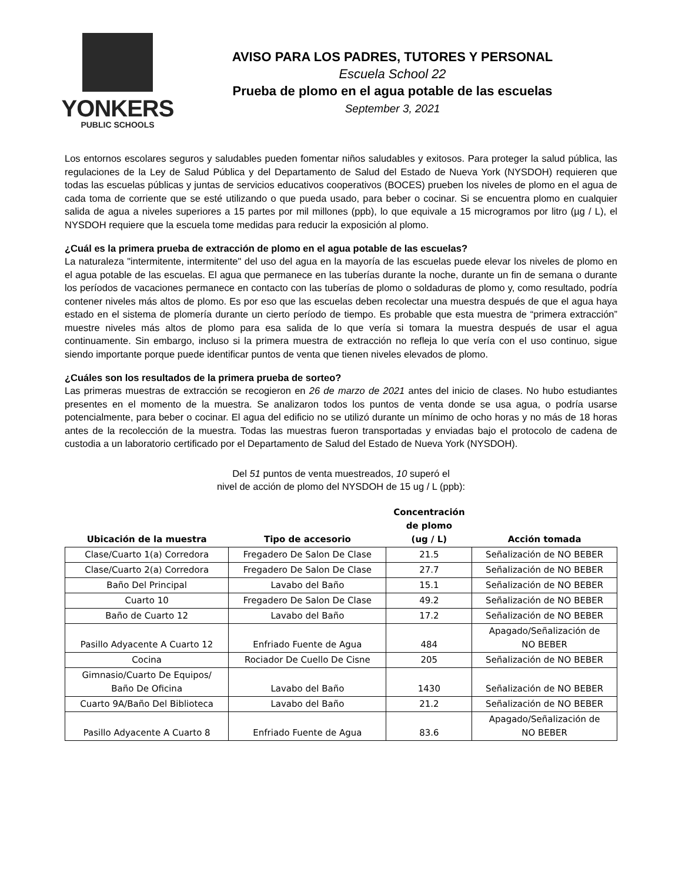YONKERS
PUBLIC SCHOOLS
AVISO PARA LOS PADRES, TUTORES Y PERSONAL
Escuela School 22
Prueba de plomo en el agua potable de las escuelas
September 3, 2021
Los entornos escolares seguros y saludables pueden fomentar niños saludables y exitosos. Para proteger la salud pública, las regulaciones de la Ley de Salud Pública y del Departamento de Salud del Estado de Nueva York (NYSDOH) requieren que todas las escuelas públicas y juntas de servicios educativos cooperativos (BOCES) prueben los niveles de plomo en el agua de cada toma de corriente que se esté utilizando o que pueda usado, para beber o cocinar. Si se encuentra plomo en cualquier salida de agua a niveles superiores a 15 partes por mil millones (ppb), lo que equivale a 15 microgramos por litro (µg / L), el NYSDOH requiere que la escuela tome medidas para reducir la exposición al plomo.
¿Cuál es la primera prueba de extracción de plomo en el agua potable de las escuelas?
La naturaleza "intermitente, intermitente" del uso del agua en la mayoría de las escuelas puede elevar los niveles de plomo en el agua potable de las escuelas. El agua que permanece en las tuberías durante la noche, durante un fin de semana o durante los períodos de vacaciones permanece en contacto con las tuberías de plomo o soldaduras de plomo y, como resultado, podría contener niveles más altos de plomo. Es por eso que las escuelas deben recolectar una muestra después de que el agua haya estado en el sistema de plomería durante un cierto período de tiempo. Es probable que esta muestra de “primera extracción” muestre niveles más altos de plomo para esa salida de lo que vería si tomara la muestra después de usar el agua continuamente. Sin embargo, incluso si la primera muestra de extracción no refleja lo que vería con el uso continuo, sigue siendo importante porque puede identificar puntos de venta que tienen niveles elevados de plomo.
¿Cuáles son los resultados de la primera prueba de sorteo?
Las primeras muestras de extracción se recogieron en 26 de marzo de 2021 antes del inicio de clases. No hubo estudiantes presentes en el momento de la muestra. Se analizaron todos los puntos de venta donde se usa agua, o podría usarse potencialmente, para beber o cocinar. El agua del edificio no se utilizó durante un mínimo de ocho horas y no más de 18 horas antes de la recolección de la muestra. Todas las muestras fueron transportadas y enviadas bajo el protocolo de cadena de custodia a un laboratorio certificado por el Departamento de Salud del Estado de Nueva York (NYSDOH).
Del 51 puntos de venta muestreados, 10 superó el
nivel de acción de plomo del NYSDOH de 15 ug / L (ppb):
| Ubicación de la muestra | Tipo de accesorio | Concentración de plomo (ug / L) | Acción tomada |
| --- | --- | --- | --- |
| Clase/Cuarto 1(a) Corredora | Fregadero De Salon De Clase | 21.5 | Señalización de NO BEBER |
| Clase/Cuarto 2(a) Corredora | Fregadero De Salon De Clase | 27.7 | Señalización de NO BEBER |
| Baño Del Principal | Lavabo del Baño | 15.1 | Señalización de NO BEBER |
| Cuarto 10 | Fregadero De Salon De Clase | 49.2 | Señalización de NO BEBER |
| Baño de Cuarto 12 | Lavabo del Baño | 17.2 | Señalización de NO BEBER |
| Pasillo Adyacente A Cuarto 12 | Enfriado Fuente de Agua | 484 | Apagado/Señalización de NO BEBER |
| Cocina | Rociador De Cuello De Cisne | 205 | Señalización de NO BEBER |
| Gimnasio/Cuarto De Equipos/ Baño De Oficina | Lavabo del Baño | 1430 | Señalización de NO BEBER |
| Cuarto 9A/Baño Del Biblioteca | Lavabo del Baño | 21.2 | Señalización de NO BEBER |
| Pasillo Adyacente A Cuarto 8 | Enfriado Fuente de Agua | 83.6 | Apagado/Señalización de NO BEBER |